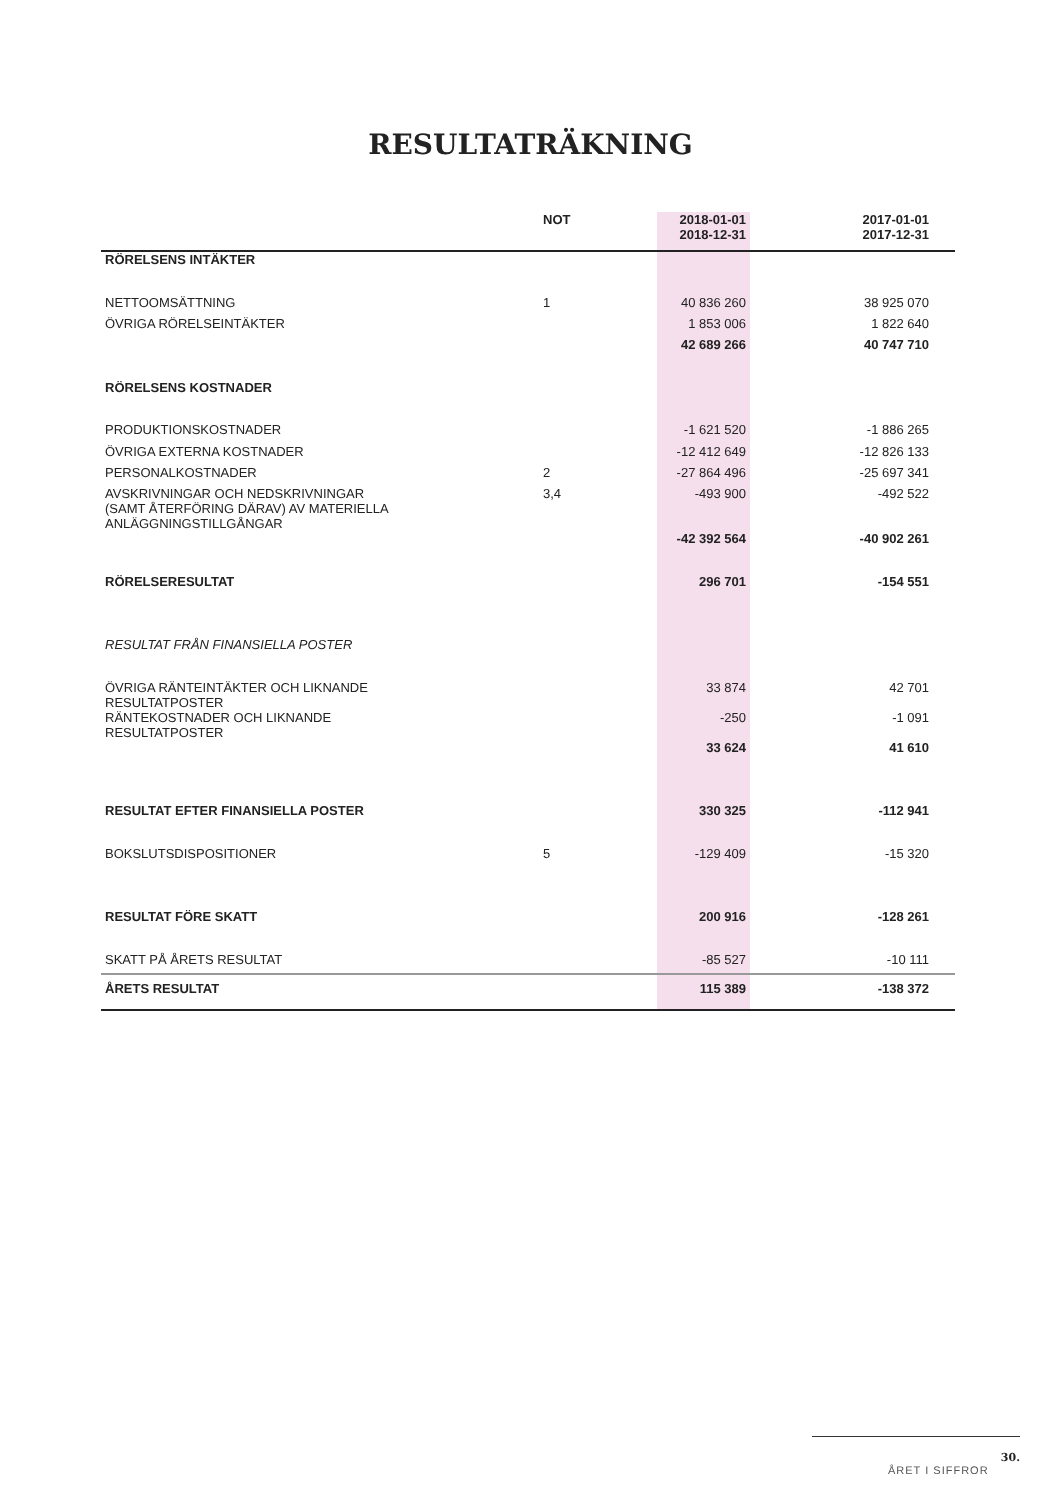RESULTATRÄKNING
| | NOT | 2018-01-01 2018-12-31 | 2017-01-01 2017-12-31 | |
| --- | --- | --- | --- | --- |
| RÖRELSENS INTÄKTER | | | | |
| NETTOOMSÄTTNING | 1 | 40 836 260 | 38 925 070 | |
| ÖVRIGA RÖRELSEINTÄKTER | | 1 853 006 | 1 822 640 | |
| | | 42 689 266 | 40 747 710 | |
| RÖRELSENS KOSTNADER | | | | |
| PRODUKTIONSKOSTNADER | | -1 621 520 | -1 886 265 | |
| ÖVRIGA EXTERNA KOSTNADER | | -12 412 649 | -12 826 133 | |
| PERSONALKOSTNADER | 2 | -27 864 496 | -25 697 341 | |
| AVSKRIVNINGAR OCH NEDSKRIVNINGAR (SAMT ÅTERFÖRING DÄRAV) AV MATERIELLA ANLÄGGNINGSTILLGÅNGAR | 3,4 | -493 900 | -492 522 | |
| | | -42 392 564 | -40 902 261 | |
| RÖRELSERESULTAT | | 296 701 | -154 551 | |
| RESULTAT FRÅN FINANSIELLA POSTER | | | | |
| ÖVRIGA RÄNTEINTÄKTER OCH LIKNANDE RESULTATPOSTER | | 33 874 | 42 701 | |
| RÄNTEKOSTNADER OCH LIKNANDE RESULTATPOSTER | | -250 | -1 091 | |
| | | 33 624 | 41 610 | |
| RESULTAT EFTER FINANSIELLA POSTER | | 330 325 | -112 941 | |
| BOKSLUTSDISPOSITIONER | 5 | -129 409 | -15 320 | |
| RESULTAT FÖRE SKATT | | 200 916 | -128 261 | |
| SKATT PÅ ÅRETS RESULTAT | | -85 527 | -10 111 | |
| ÅRETS RESULTAT | | 115 389 | -138 372 | |
30.
ÅRET I SIFFROR